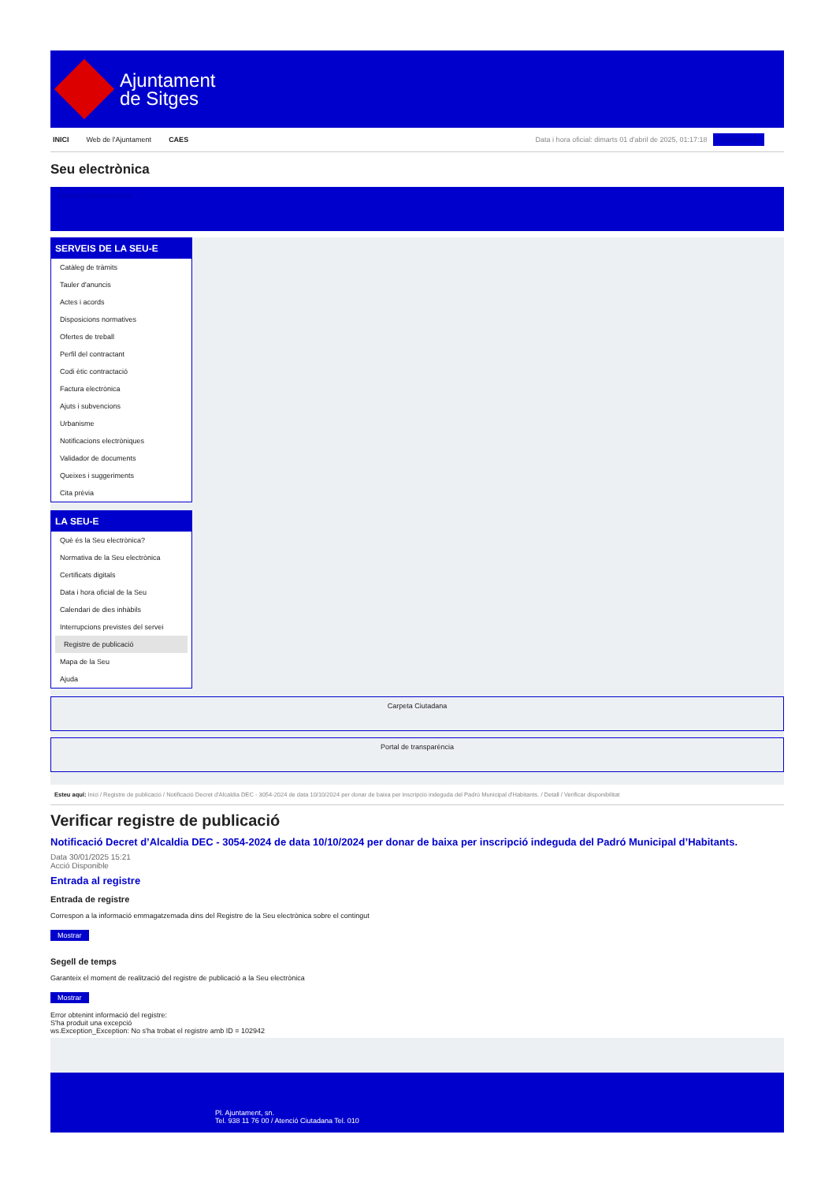Ajuntament
de Sitges
INICI Web de l'Ajuntament CAES
Data i hora oficial: dimarts 01 d'abril de 2025, 01:17:18 Sindicatura
Seu electrònica
Obtenir còpia autèntica
SERVEIS DE LA SEU-E
Catàleg de tràmits
Tauler d'anuncis
Actes i acords
Disposicions normatives
Ofertes de treball
Perfil del contractant
Codi ètic contractació
Factura electrònica
Ajuts i subvencions
Urbanisme
Notificacions electròniques
Validador de documents
Queixes i suggeriments
Cita prèvia
LA SEU-E
Què és la Seu electrònica?
Normativa de la Seu electrònica
Certificats digitals
Data i hora oficial de la Seu
Calendari de dies inhàbils
Interrupcions previstes del servei
Registre de publicació
Mapa de la Seu
Ajuda
Carpeta Ciutadana
Portal de transparència
Esteu aquí: Inici / Registre de publicació / Notificació Decret d'Alcaldia DEC - 3054-2024 de data 10/10/2024 per donar de baixa per inscripció indeguda del Padró Municipal d'Habitants. / Detall / Verificar disponibilitat
Verificar registre de publicació
Notificació Decret d’Alcaldia DEC - 3054-2024 de data 10/10/2024 per donar de baixa per inscripció indeguda del Padró Municipal d’Habitants.
Data 30/01/2025 15:21
Acció Disponible
Entrada al registre
Entrada de registre
Correspon a la informació emmagatzemada dins del Registre de la Seu electrònica sobre el contingut
Mostrar
Segell de temps
Garanteix el moment de realització del registre de publicació a la Seu electrònica
Mostrar
Error obtenint informació del registre:
S'ha produit una excepció
ws.Exception_Exception: No s'ha trobat el registre amb ID = 102942
Pl. Ajuntament, sn.
Tel. 938 11 76 00 / Atenció Ciutadana Tel. 010